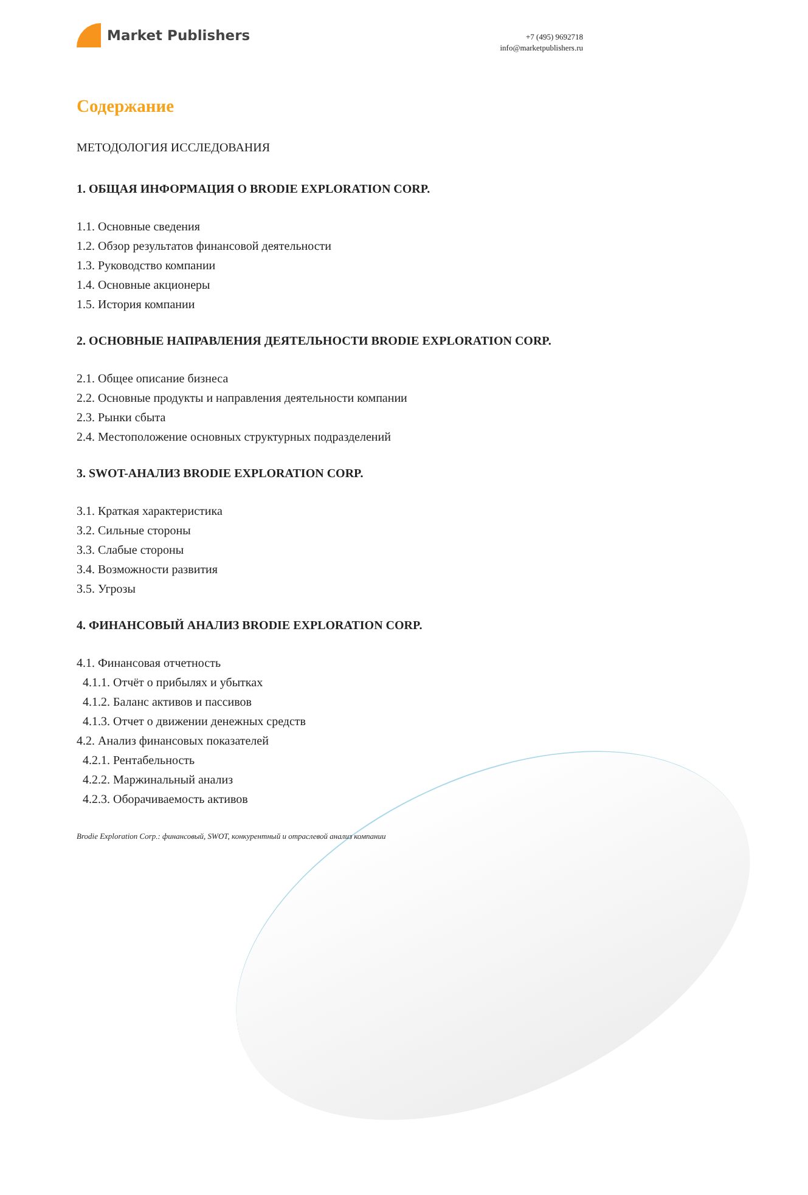Market Publishers
+7 (495) 9692718
info@marketpublishers.ru
Содержание
МЕТОДОЛОГИЯ ИССЛЕДОВАНИЯ
1. ОБЩАЯ ИНФОРМАЦИЯ О BRODIE EXPLORATION CORP.
1.1. Основные сведения
1.2. Обзор результатов финансовой деятельности
1.3. Руководство компании
1.4. Основные акционеры
1.5. История компании
2. ОСНОВНЫЕ НАПРАВЛЕНИЯ ДЕЯТЕЛЬНОСТИ BRODIE EXPLORATION CORP.
2.1. Общее описание бизнеса
2.2. Основные продукты и направления деятельности компании
2.3. Рынки сбыта
2.4. Местоположение основных структурных подразделений
3. SWOT-АНАЛИЗ BRODIE EXPLORATION CORP.
3.1. Краткая характеристика
3.2. Сильные стороны
3.3. Слабые стороны
3.4. Возможности развития
3.5. Угрозы
4. ФИНАНСОВЫЙ АНАЛИЗ BRODIE EXPLORATION CORP.
4.1. Финансовая отчетность
4.1.1. Отчёт о прибылях и убытках
4.1.2. Баланс активов и пассивов
4.1.3. Отчет о движении денежных средств
4.2. Анализ финансовых показателей
4.2.1. Рентабельность
4.2.2. Маржинальный анализ
4.2.3. Оборачиваемость активов
Brodie Exploration Corp.: финансовый, SWOT, конкурентный и отраслевой анализ компании